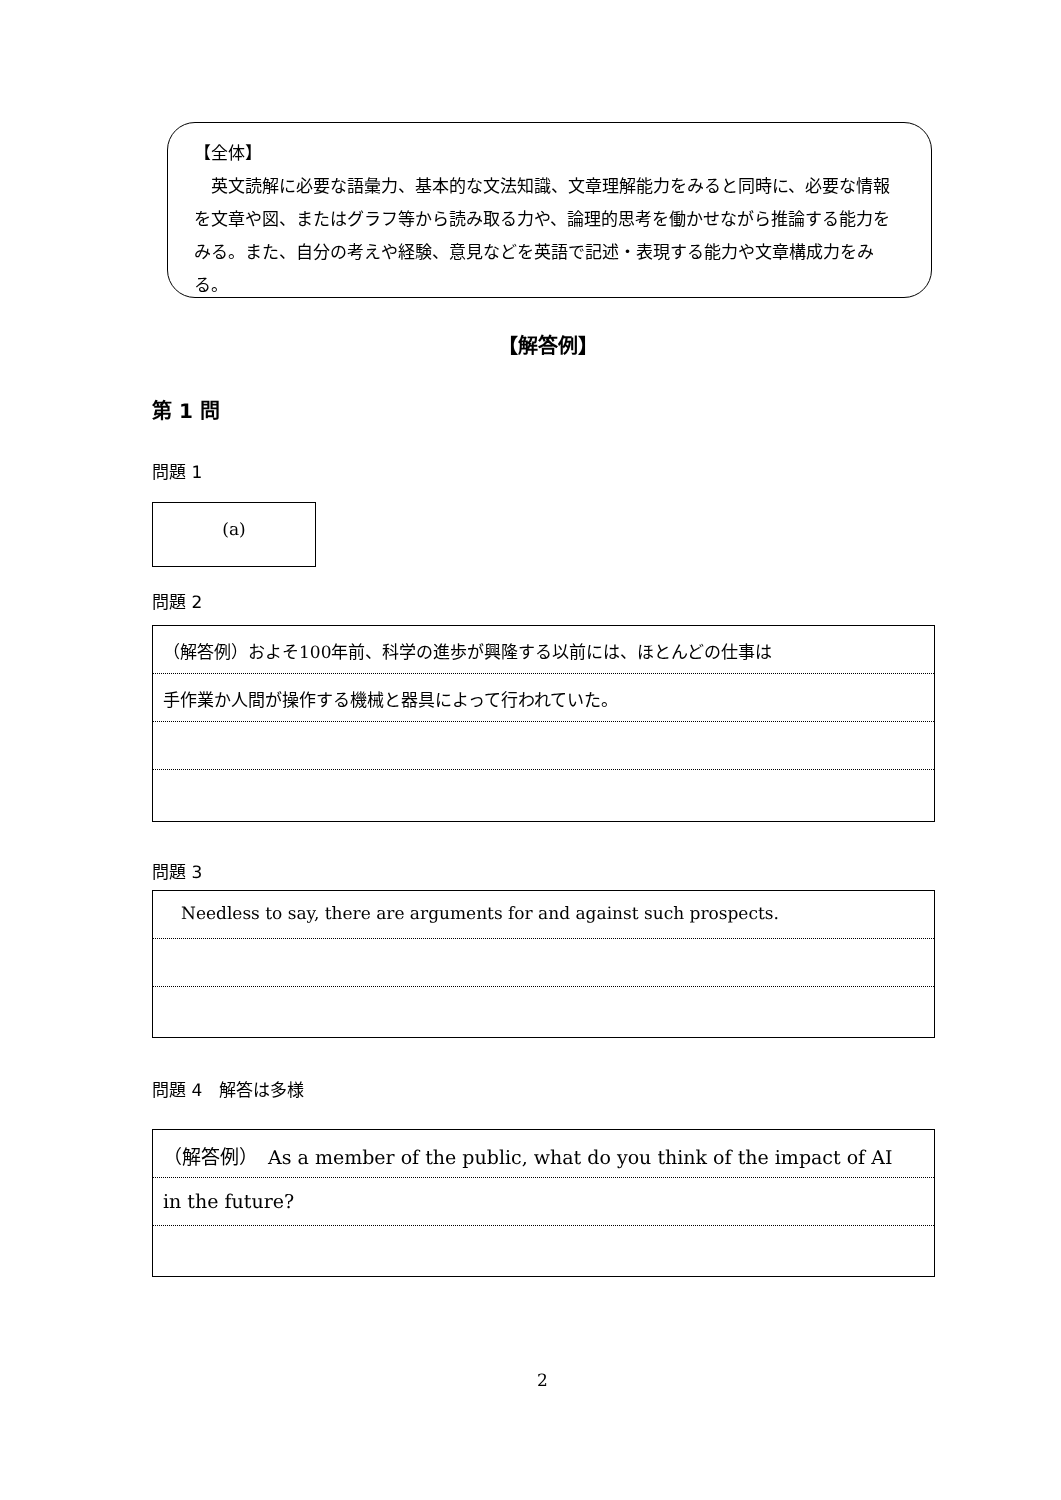【全体】
　英文読解に必要な語彙力、基本的な文法知識、文章理解能力をみると同時に、必要な情報を文章や図、またはグラフ等から読み取る力や、論理的思考を働かせながら推論する能力をみる。また、自分の考えや経験、意見などを英語で記述・表現する能力や文章構成力をみる。
【解答例】
第 1 問
問題 1
(a)
問題 2
（解答例）およそ100年前、科学の進歩が興隆する以前には、ほとんどの仕事は
手作業か人間が操作する機械と器具によって行われていた。
問題 3
Needless to say, there are arguments for and against such prospects.
問題 4　解答は多様
（解答例）　As a member of the public, what do you think of the impact of AI
in the future?
2